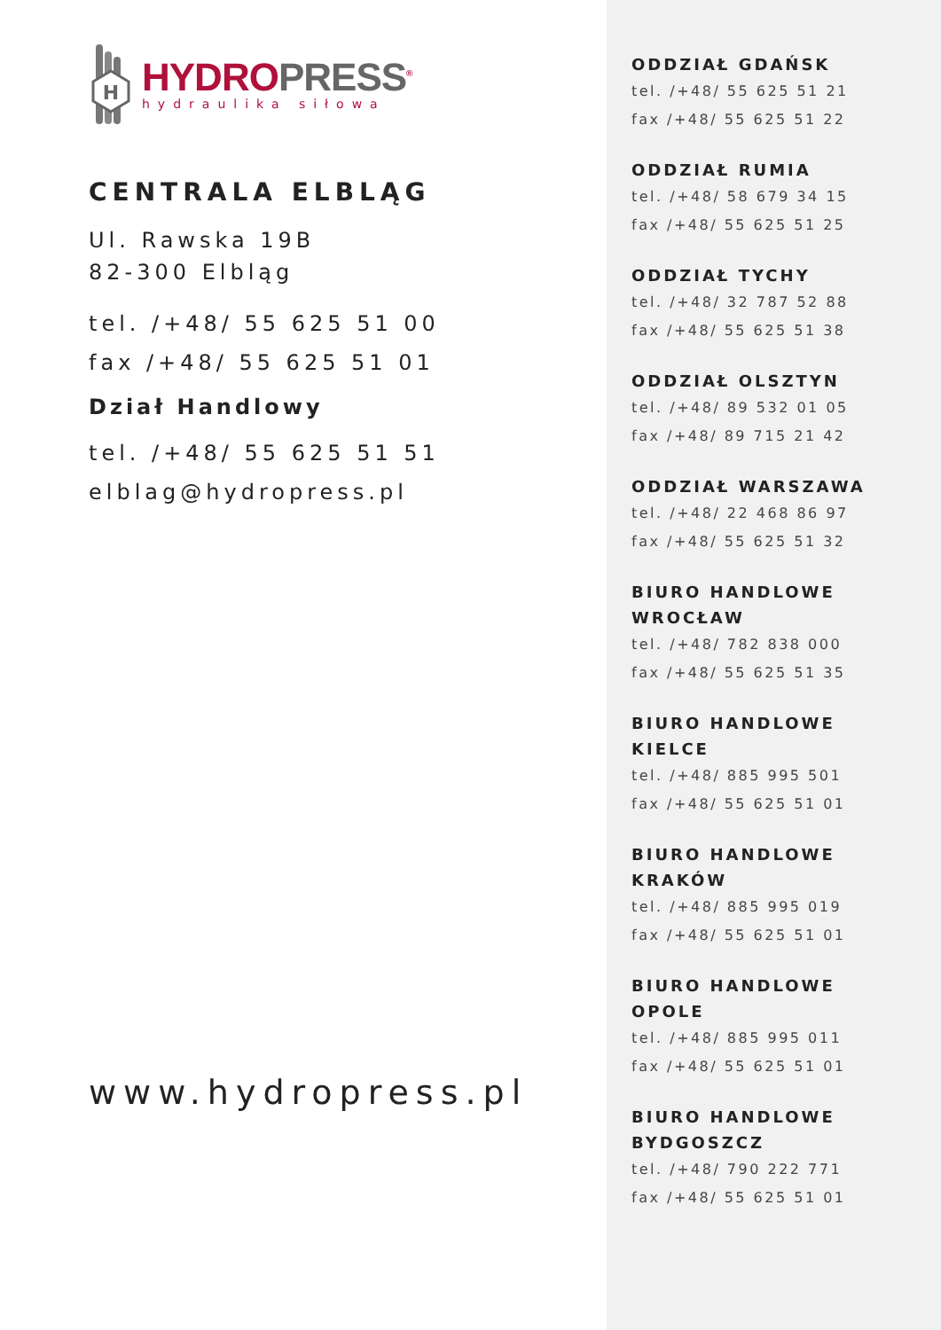H
HYDROPRESS<sup>®</sup>
hydraulika siłowa
CENTRALA ELBLĄG
Ul. Rawska 19B
82-300 Elbląg
tel. /+48/ 55 625 51 00
fax /+48/ 55 625 51 01
Dział Handlowy
tel. /+48/ 55 625 51 51
elblag@hydropress.pl
www.hydropress.pl
ODDZIAŁ GDAŃSK
tel. /+48/ 55 625 51 21
fax /+48/ 55 625 51 22
ODDZIAŁ RUMIA
tel. /+48/ 58 679 34 15
fax /+48/ 55 625 51 25
ODDZIAŁ TYCHY
tel. /+48/ 32 787 52 88
fax /+48/ 55 625 51 38
ODDZIAŁ OLSZTYN
tel. /+48/ 89 532 01 05
fax /+48/ 89 715 21 42
ODDZIAŁ WARSZAWA
tel. /+48/ 22 468 86 97
fax /+48/ 55 625 51 32
BIURO HANDLOWE
WROCŁAW
tel. /+48/ 782 838 000
fax /+48/ 55 625 51 35
BIURO HANDLOWE
KIELCE
tel. /+48/ 885 995 501
fax /+48/ 55 625 51 01
BIURO HANDLOWE
KRAKÓW
tel. /+48/ 885 995 019
fax /+48/ 55 625 51 01
BIURO HANDLOWE
OPOLE
tel. /+48/ 885 995 011
fax /+48/ 55 625 51 01
BIURO HANDLOWE
BYDGOSZCZ
tel. /+48/ 790 222 771
fax /+48/ 55 625 51 01